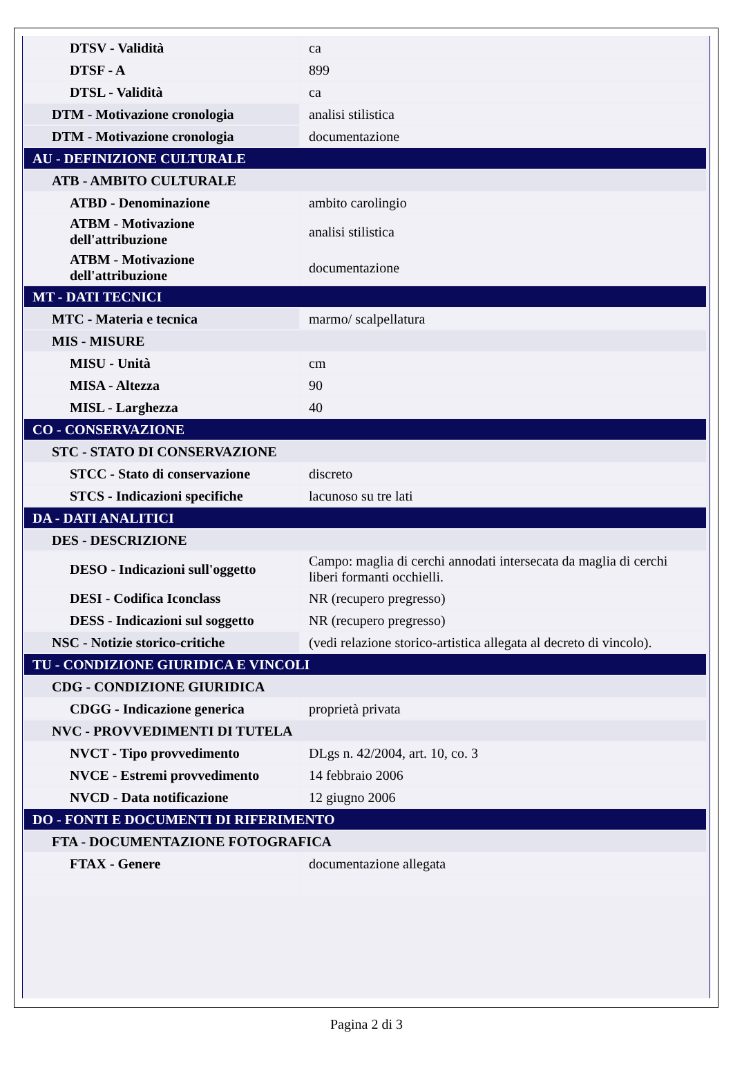| DTSV - Validità | ca |
| DTSF - A | 899 |
| DTSL - Validità | ca |
| DTM - Motivazione cronologia | analisi stilistica |
| DTM - Motivazione cronologia | documentazione |
| AU - DEFINIZIONE CULTURALE | |
| ATB - AMBITO CULTURALE | |
| ATBD - Denominazione | ambito carolingio |
| ATBM - Motivazione dell'attribuzione | analisi stilistica |
| ATBM - Motivazione dell'attribuzione | documentazione |
| MT - DATI TECNICI | |
| MTC - Materia e tecnica | marmo/ scalpellatura |
| MIS - MISURE | |
| MISU - Unità | cm |
| MISA - Altezza | 90 |
| MISL - Larghezza | 40 |
| CO - CONSERVAZIONE | |
| STC - STATO DI CONSERVAZIONE | |
| STCC - Stato di conservazione | discreto |
| STCS - Indicazioni specifiche | lacunoso su tre lati |
| DA - DATI ANALITICI | |
| DES - DESCRIZIONE | |
| DESO - Indicazioni sull'oggetto | Campo: maglia di cerchi annodati intersecata da maglia di cerchi liberi formanti occhielli. |
| DESI - Codifica Iconclass | NR (recupero pregresso) |
| DESS - Indicazioni sul soggetto | NR (recupero pregresso) |
| NSC - Notizie storico-critiche | (vedi relazione storico-artistica allegata al decreto di vincolo). |
| TU - CONDIZIONE GIURIDICA E VINCOLI | |
| CDG - CONDIZIONE GIURIDICA | |
| CDGG - Indicazione generica | proprietà privata |
| NVC - PROVVEDIMENTI DI TUTELA | |
| NVCT - Tipo provvedimento | DLgs n. 42/2004, art. 10, co. 3 |
| NVCE - Estremi provvedimento | 14 febbraio 2006 |
| NVCD - Data notificazione | 12 giugno 2006 |
| DO - FONTI E DOCUMENTI DI RIFERIMENTO | |
| FTA - DOCUMENTAZIONE FOTOGRAFICA | |
| FTAX - Genere | documentazione allegata |
Pagina 2 di 3